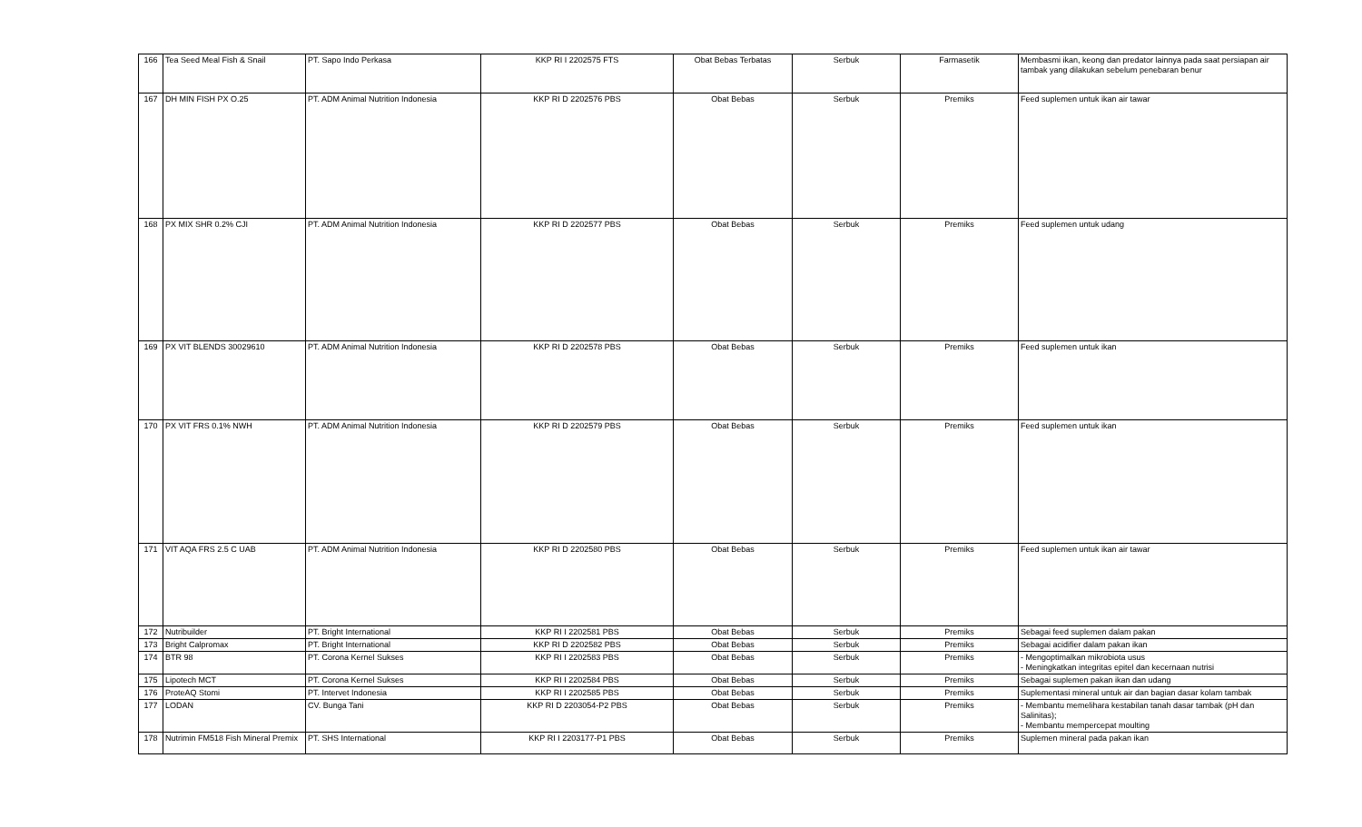| 166 | Tea Seed Meal Fish & Snail | PT. Sapo Indo Perkasa | KKP RI I 2202575 FTS | Obat Bebas Terbatas | Serbuk | Farmasetik | Membasmi ikan, keong dan predator lainnya pada saat persiapan air tambak yang dilakukan sebelum penebaran benur |
| 167 | DH MIN FISH PX O.25 | PT. ADM Animal Nutrition Indonesia | KKP RI D 2202576 PBS | Obat Bebas | Serbuk | Premiks | Feed suplemen untuk ikan air tawar |
| 168 | PX MIX SHR 0.2% CJI | PT. ADM Animal Nutrition Indonesia | KKP RI D 2202577 PBS | Obat Bebas | Serbuk | Premiks | Feed suplemen untuk udang |
| 169 | PX VIT BLENDS 30029610 | PT. ADM Animal Nutrition Indonesia | KKP RI D 2202578 PBS | Obat Bebas | Serbuk | Premiks | Feed suplemen untuk ikan |
| 170 | PX VIT FRS 0.1% NWH | PT. ADM Animal Nutrition Indonesia | KKP RI D 2202579 PBS | Obat Bebas | Serbuk | Premiks | Feed suplemen untuk ikan |
| 171 | VIT AQA FRS 2.5 C UAB | PT. ADM Animal Nutrition Indonesia | KKP RI D 2202580 PBS | Obat Bebas | Serbuk | Premiks | Feed suplemen untuk ikan air tawar |
| 172 | Nutribuilder | PT. Bright International | KKP RI I 2202581 PBS | Obat Bebas | Serbuk | Premiks | Sebagai feed suplemen dalam pakan |
| 173 | Bright Calpromax | PT. Bright International | KKP RI D 2202582 PBS | Obat Bebas | Serbuk | Premiks | Sebagai acidifier dalam pakan ikan |
| 174 | BTR 98 | PT. Corona Kernel Sukses | KKP RI I 2202583 PBS | Obat Bebas | Serbuk | Premiks | - Mengoptimalkan mikrobiota usus - Meningkatkan integritas epitel dan kecernaan nutrisi |
| 175 | Lipotech MCT | PT. Corona Kernel Sukses | KKP RI I 2202584 PBS | Obat Bebas | Serbuk | Premiks | Sebagai suplemen pakan ikan dan udang |
| 176 | ProteAQ Stomi | PT. Intervet Indonesia | KKP RI I 2202585 PBS | Obat Bebas | Serbuk | Premiks | Suplementasi mineral untuk air dan bagian dasar kolam tambak |
| 177 | LODAN | CV. Bunga Tani | KKP RI D 2203054-P2 PBS | Obat Bebas | Serbuk | Premiks | - Membantu memelihara kestabilan tanah dasar tambak (pH dan Salinitas); - Membantu mempercepat moulting |
| 178 | Nutrimin FM518 Fish Mineral Premix | PT. SHS International | KKP RI I 2203177-P1 PBS | Obat Bebas | Serbuk | Premiks | Suplemen mineral pada pakan ikan |